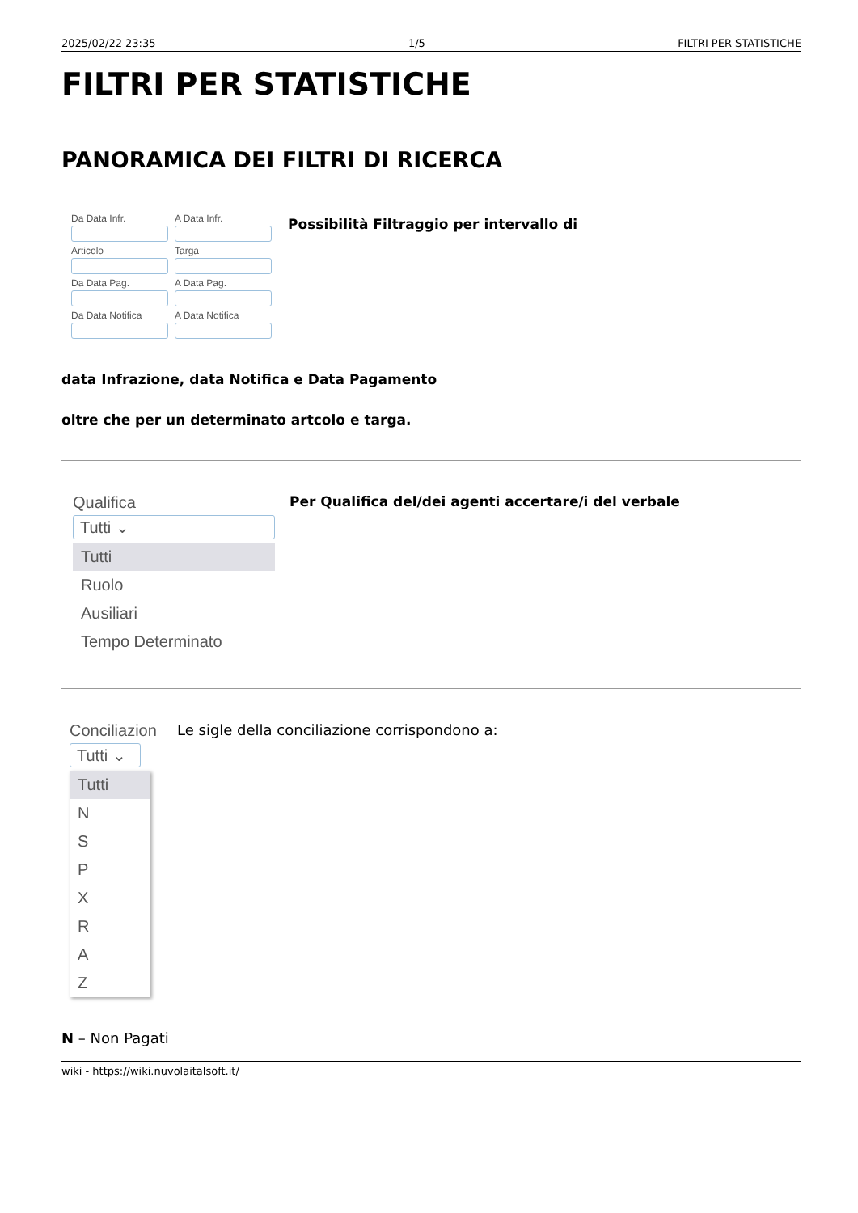2025/02/22 23:35 1/5 FILTRI PER STATISTICHE
FILTRI PER STATISTICHE
PANORAMICA DEI FILTRI DI RICERCA
Da Data Infr.
A Data Infr.
Articolo
Targa
Da Data Pag.
A Data Pag.
Da Data Notifica
A Data Notifica
Possibilità Filtraggio per intervallo di
data Infrazione, data Notifica e Data Pagamento
oltre che per un determinato artcolo e targa.
Qualifica
Tutti ⌄
Tutti
Ruolo
Ausiliari
Tempo Determinato
Per Qualifica del/dei agenti accertare/i del verbale
Conciliazion
Tutti ⌄
Tutti
N
S
P
X
R
A
Z
Le sigle della conciliazione corrispondono a:
N – Non Pagati
wiki - https://wiki.nuvolaitalsoft.it/